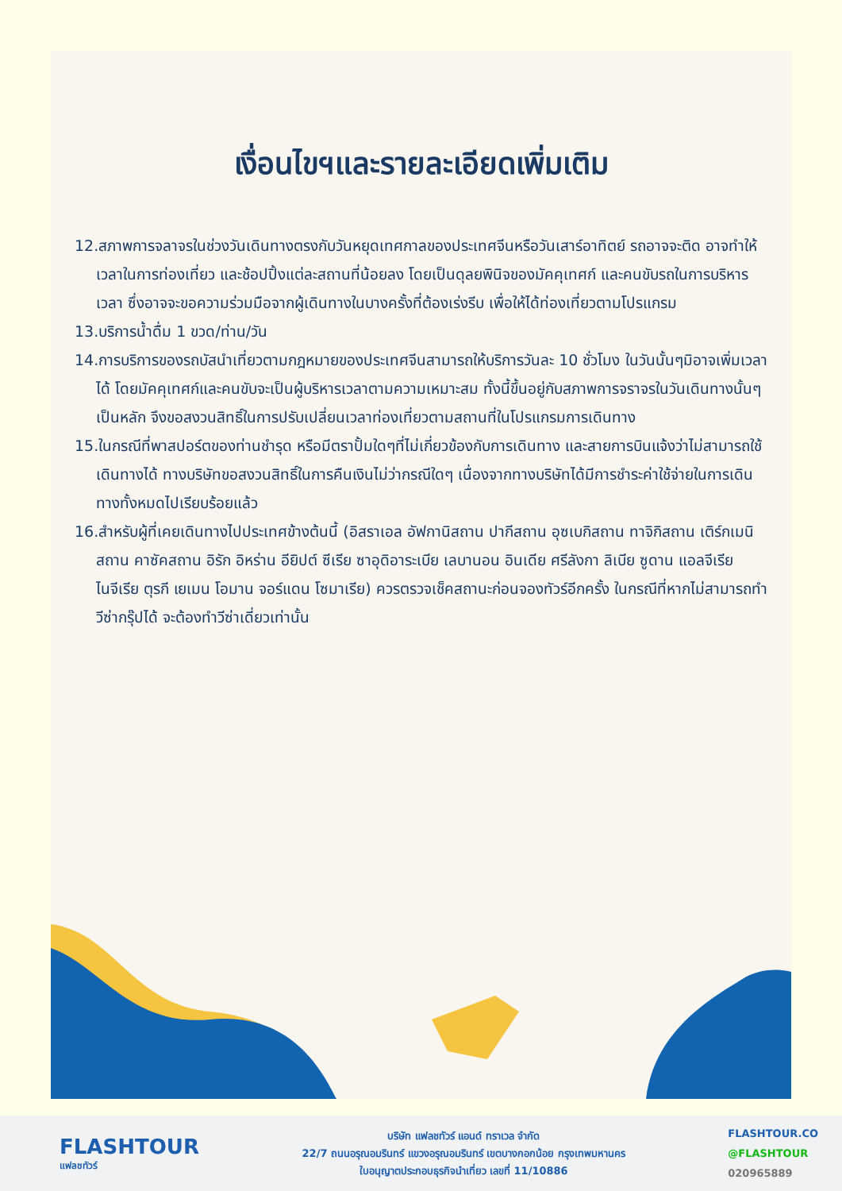เงื่อนไขฯและรายละเอียดเพิ่มเติม
12.สภาพการจลาจรในช่วงวันเดินทางตรงกับวันหยุดเทศกาลของประเทศจีนหรือวันเสาร์อาทิตย์ รถอาจจะติด อาจทำให้เวลาในการท่องเที่ยว และช้อปปิ้งแต่ละสถานที่น้อยลง โดยเป็นดุลยพินิจของมัคคุเทศก์ และคนขับรถในการบริหารเวลา ซึ่งอาจจะขอความร่วมมือจากผู้เดินทางในบางครั้งที่ต้องเร่งรีบ เพื่อให้ได้ท่องเที่ยวตามโปรแกรม
13.บริการน้ำดื่ม 1 ขวด/ท่าน/วัน
14.การบริการของรถบัสนำเที่ยวตามกฎหมายของประเทศจีนสามารถให้บริการวันละ 10 ชั่วโมง ในวันนั้นๆมิอาจเพิ่มเวลาได้ โดยมัคคุเทศก์และคนขับจะเป็นผู้บริหารเวลาตามความเหมาะสม ทั้งนี้ขึ้นอยู่กับสภาพการจราจรในวันเดินทางนั้นๆเป็นหลัก จึงขอสงวนสิทธิ์ในการปรับเปลี่ยนเวลาท่องเที่ยวตามสถานที่ในโปรแกรมการเดินทาง
15.ในกรณีที่พาสปอร์ตของท่านชำรุด หรือมีตราปั้มใดๆที่ไม่เกี่ยวข้องกับการเดินทาง และสายการบินแจ้งว่าไม่สามารถใช้เดินทางได้ ทางบริษัทขอสงวนสิทธิ์ในการคืนเงินไม่ว่ากรณีใดๆ เนื่องจากทางบริษัทได้มีการชำระค่าใช้จ่ายในการเดินทางทั้งหมดไปเรียบร้อยแล้ว
16.สำหรับผู้ที่เคยเดินทางไปประเทศข้างต้นนี้ (อิสราเอล อัฟกานิสถาน ปากีสถาน อุซเบกิสถาน ทาจิกิสถาน เติร์กเมนิสถาน คาซัคสถาน อิรัก อิหร่าน อียิปต์ ซีเรีย ซาอุดิอาระเบีย เลบานอน อินเดีย ศรีลังกา ลิเบีย ซูดาน แอลจีเรีย ไนจีเรีย ตุรกี เยเมน โอมาน จอร์แดน โซมาเรีย) ควรตรวจเช็คสถานะก่อนจองทัวร์อีกครั้ง ในกรณีที่หากไม่สามารถทำวีซ่ากรุ๊ปได้ จะต้องทำวีซ่าเดี่ยวเท่านั้น
FLASHTOUR
แฟลชทัวร์
บริษัท แฟลชทัวร์ แอนด์ ทราเวล จำกัด
22/7 ถนนอรุณอมรินทร์ แขวงอรุณอมรินทร์ เขตบางกอกน้อย กรุงเทพมหานคร
ใบอนุญาตประกอบธุรกิจนำเที่ยว เลขที่ 11/10886
FLASHTOUR.CO
@FLASHTOUR
020965889